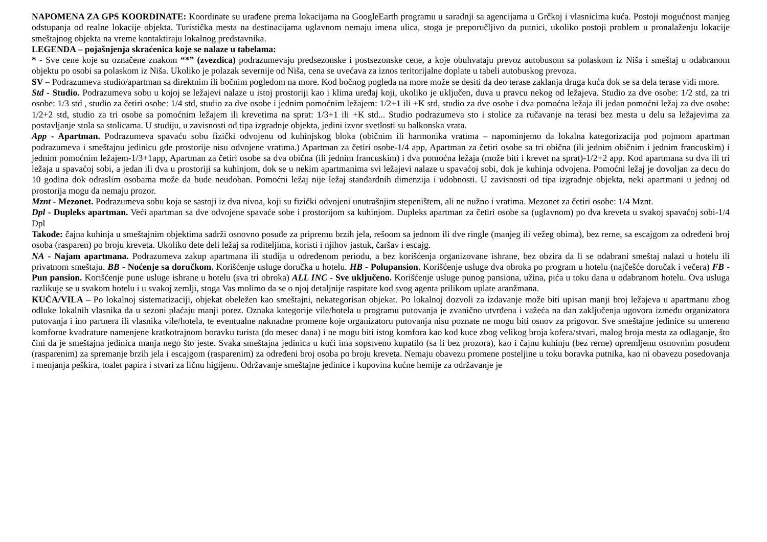NAPOMENA ZA GPS KOORDINATE: Koordinate su urađene prema lokacijama na GoogleEarth programu u saradnji sa agencijama u Grčkoj i vlasnicima kuća. Postoji mogućnost manjeg odstupanja od realne lokacije objekta. Turistička mesta na destinacijama uglavnom nemaju imena ulica, stoga je preporučljivo da putnici, ukoliko postoji problem u pronalaženju lokacije smeštajnog objekta na vreme kontaktiraju lokalnog predstavnika.
LEGENDA – pojašnjenja skraćenica koje se nalaze u tabelama:
* - Sve cene koje su označene znakom “*” (zvezdica) podrazumevaju predsezonske i postsezonske cene, a koje obuhvataju prevoz autobusom sa polaskom iz Niša i smeštaj u odabranom objektu po osobi sa polaskom iz Niša. Ukoliko je polazak severnije od Niša, cena se uvećava za iznos teritorijalne doplate u tabeli autobuskog prevoza.
SV – Podrazumeva studio/apartman sa direktnim ili bočnim pogledom na more. Kod bočnog pogleda na more može se desiti da deo terase zaklanja druga kuća dok se sa dela terase vidi more.
Std - Studio. Podrazumeva sobu u kojoj se ležajevi nalaze u istoj prostoriji kao i klima uređaj koji, ukoliko je uključen, duva u pravcu nekog od ležajeva. Studio za dve osobe: 1/2 std, za tri osobe: 1/3 std , studio za četiri osobe: 1/4 std, studio za dve osobe i jednim pomoćnim ležajem: 1/2+1 ili +K std, studio za dve osobe i dva pomoćna ležaja ili jedan pomoćni ležaj za dve osobe: 1/2+2 std, studio za tri osobe sa pomoćnim ležajem ili krevetima na sprat: 1/3+1 ili +K std... Studio podrazumeva sto i stolice za ručavanje na terasi bez mesta u delu sa ležajevima za postavljanje stola sa stolicama. U studiju, u zavisnosti od tipa izgradnje objekta, jedini izvor svetlosti su balkonska vrata.
App - Apartman. Podrazumeva spavaću sobu fizički odvojenu od kuhinjskog bloka (običnim ili harmonika vratima – napominjemo da lokalna kategorizacija pod pojmom apartman podrazumeva i smeštajnu jedinicu gde prostorije nisu odvojene vratima.) Apartman za četiri osobe-1/4 app, Apartman za četiri osobe sa tri obična (ili jednim običnim i jednim francuskim) i jednim pomoćnim ležajem-1/3+1app, Apartman za četiri osobe sa dva obična (ili jednim francuskim) i dva pomoćna ležaja (može biti i krevet na sprat)-1/2+2 app. Kod apartmana su dva ili tri ležaja u spavaćoj sobi, a jedan ili dva u prostoriji sa kuhinjom, dok se u nekim apartmanima svi ležajevi nalaze u spavaćoj sobi, dok je kuhinja odvojena. Pomoćni ležaj je dovoljan za decu do 10 godina dok odraslim osobama može da bude neudoban. Pomoćni ležaj nije ležaj standardnih dimenzija i udobnosti. U zavisnosti od tipa izgradnje objekta, neki apartmani u jednoj od prostorija mogu da nemaju prozor.
Mznt - Mezonet. Podrazumeva sobu koja se sastoji iz dva nivoa, koji su fizički odvojeni unutrašnjim stepeništem, ali ne nužno i vratima. Mezonet za četiri osobe: 1/4 Mznt.
Dpl - Dupleks apartman. Veći apartman sa dve odvojene spavaće sobe i prostorijom sa kuhinjom. Dupleks apartman za četiri osobe sa (uglavnom) po dva kreveta u svakoj spavaćoj sobi-1/4 Dpl
Takođe: čajna kuhinja u smeštajnim objektima sadrži osnovno posuđe za pripremu brzih jela, rešoom sa jednom ili dve ringle (manjeg ili vežeg obima), bez rerne, sa escajgom za određeni broj osoba (rasparen) po broju kreveta. Ukoliko dete deli ležaj sa roditeljima, koristi i njihov jastuk, čaršav i escajg.
NA - Najam apartmana. Podrazumeva zakup apartmana ili studija u određenom periodu, a bez korišćenja organizovane ishrane, bez obzira da li se odabrani smeštaj nalazi u hotelu ili privatnom smeštaju. BB - Noćenje sa doručkom. Korišćenje usluge doručka u hotelu. HB - Polupansion. Korišćenje usluge dva obroka po program u hotelu (najčešće doručak i večera) FB - Pun pansion. Korišćenje pune usluge ishrane u hotelu (sva tri obroka) ALL INC - Sve uključeno. Korišćenje usluge punog pansiona, užina, pića u toku dana u odabranom hotelu. Ova usluga razlikuje se u svakom hotelu i u svakoj zemlji, stoga Vas molimo da se o njoj detaljnije raspitate kod svog agenta prilikom uplate aranžmana.
KUĆA/VILA – Po lokalnoj sistematizaciji, objekat obeležen kao smeštajni, nekategorisan objekat. Po lokalnoj dozvoli za izdavanje može biti upisan manji broj ležajeva u apartmanu zbog odluke lokalnih vlasnika da u sezoni plaćaju manji porez. Oznaka kategorije vile/hotela u programu putovanja je zvanično utvrđena i važeća na dan zaključenja ugovora između organizatora putovanja i ino partnera ili vlasnika vile/hotela, te eventualne naknadne promene koje organizatoru putovanja nisu poznate ne mogu biti osnov za prigovor. Sve smeštajne jedinice su umereno komforne kvadrature namenjene kratkotrajnom boravku turista (do mesec dana) i ne mogu biti istog komfora kao kod kuce zbog velikog broja kofera/stvari, malog broja mesta za odlaganje, što čini da je smeštajna jedinica manja nego što jeste. Svaka smeštajna jedinica u kući ima sopstveno kupatilo (sa li bez prozora), kao i čajnu kuhinju (bez rerne) opremljenu osnovnim posuđem (rasparenim) za spremanje brzih jela i escajgom (rasparenim) za određeni broj osoba po broju kreveta. Nemaju obavezu promene posteljine u toku boravka putnika, kao ni obavezu posedovanja i menjanja peškira, toalet papira i stvari za ličnu higijenu. Održavanje smeštajne jedinice i kupovina kućne hemije za održavanje je